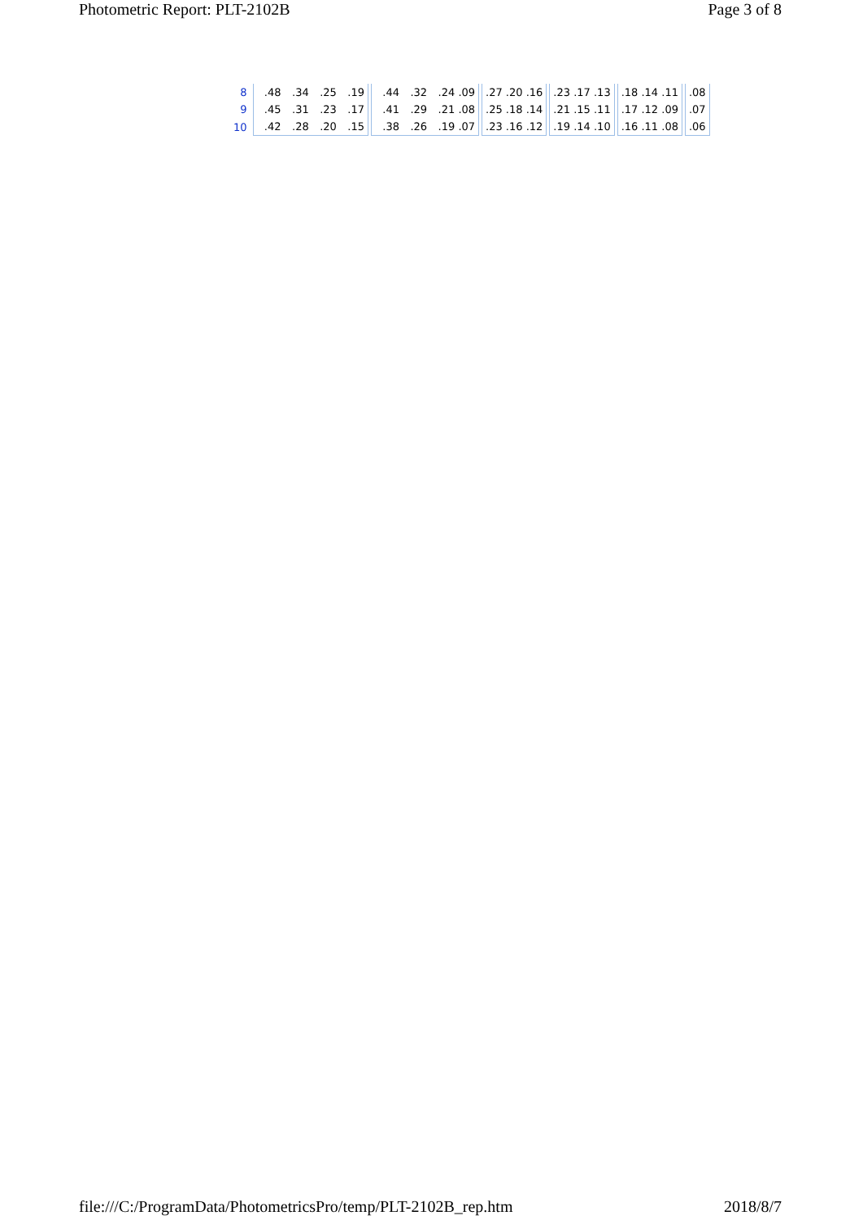Photometric Report: PLT-2102B Page 3 of 8
| 8 | .48 .34 .25 .19 | .44 .32 .24 .09 | .27 .20 .16 | .23 .17 .13 | .18 .14 .11 | .08 |
| 9 | .45 .31 .23 .17 | .41 .29 .21 .08 | .25 .18 .14 | .21 .15 .11 | .17 .12 .09 | .07 |
| 10 | .42 .28 .20 .15 | .38 .26 .19 .07 | .23 .16 .12 | .19 .14 .10 | .16 .11 .08 | .06 |
file:///C:/ProgramData/PhotometricsPro/temp/PLT-2102B_rep.htm 2018/8/7